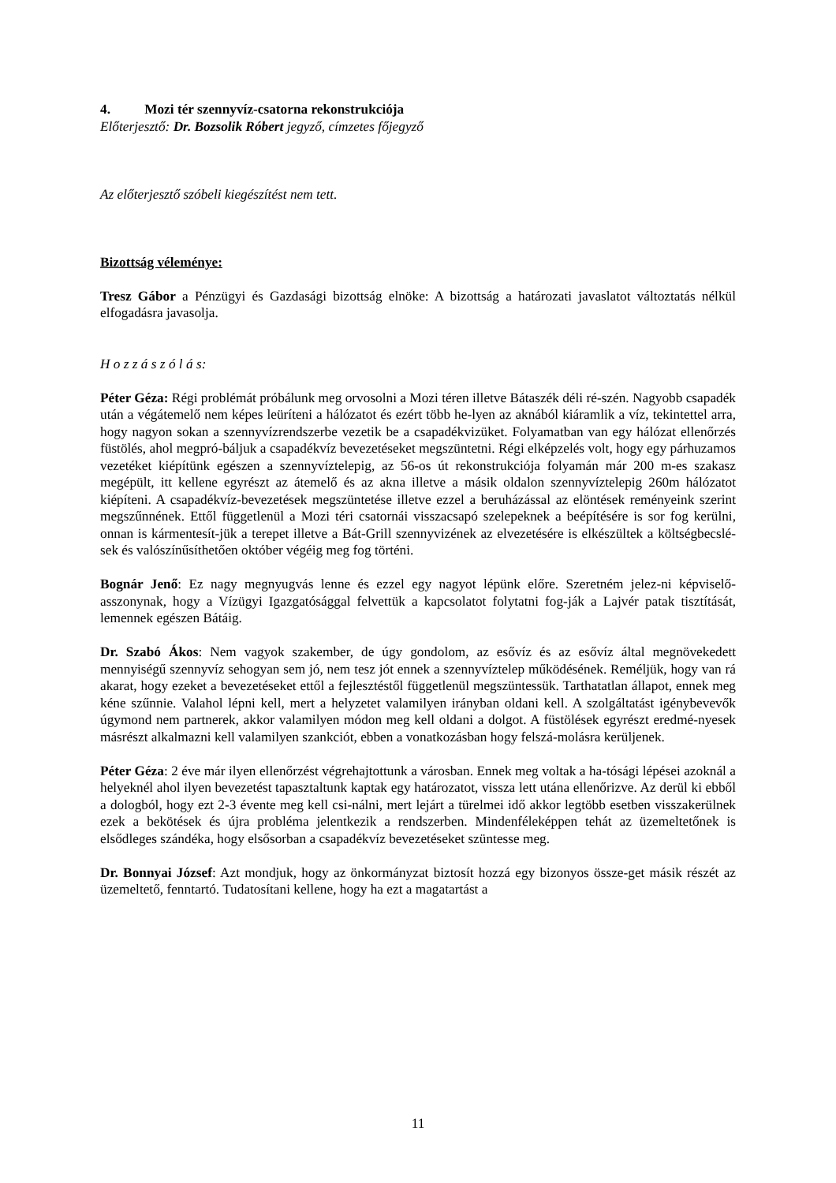4. Mozi tér szennyvíz-csatorna rekonstrukciója
Előterjesztő: Dr. Bozsolik Róbert jegyző, címzetes főjegyző
Az előterjesztő szóbeli kiegészítést nem tett.
Bizottság véleménye:
Tresz Gábor a Pénzügyi és Gazdasági bizottság elnöke: A bizottság a határozati javaslatot változtatás nélkül elfogadásra javasolja.
H o z z á s z ó l á s:
Péter Géza: Régi problémát próbálunk meg orvosolni a Mozi téren illetve Bátaszék déli ré-szén. Nagyobb csapadék után a végátemelő nem képes leüríteni a hálózatot és ezért több he-lyen az aknából kiáramlik a víz, tekintettel arra, hogy nagyon sokan a szennyvízrendszerbe vezetik be a csapadékvizüket. Folyamatban van egy hálózat ellenőrzés füstölés, ahol megpró-báljuk a csapadékvíz bevezetéseket megszüntetni. Régi elképzelés volt, hogy egy párhuzamos vezetéket kiépítünk egészen a szennyvíztelepig, az 56-os út rekonstrukciója folyamán már 200 m-es szakasz megépült, itt kellene egyrészt az átemelő és az akna illetve a másik oldalon szennyvíztelepig 260m hálózatot kiépíteni. A csapadékvíz-bevezetések megszüntetése illetve ezzel a beruházással az elöntések reményeink szerint megszűnnének. Ettől függetlenül a Mozi téri csatornái visszacsapó szelepeknek a beépítésére is sor fog kerülni, onnan is kármentesít-jük a terepet illetve a Bát-Grill szennyvizének az elvezetésére is elkészültek a költségbecslé-sek és valószínűsíthetően október végéig meg fog történi.
Bognár Jenő: Ez nagy megnyugvás lenne és ezzel egy nagyot lépünk előre. Szeretném jelez-ni képviselő-asszonynak, hogy a Vízügyi Igazgatósággal felvettük a kapcsolatot folytatni fog-ják a Lajvér patak tisztítását, lemennek egészen Bátáig.
Dr. Szabó Ákos: Nem vagyok szakember, de úgy gondolom, az esővíz és az esővíz által megnövekedett mennyiségű szennyvíz sehogyan sem jó, nem tesz jót ennek a szennyvíztelep működésének. Reméljük, hogy van rá akarat, hogy ezeket a bevezetéseket ettől a fejlesztéstől függetlenül megszüntessük. Tarthatatlan állapot, ennek meg kéne szűnnie. Valahol lépni kell, mert a helyzetet valamilyen irányban oldani kell. A szolgáltatást igénybevevők úgymond nem partnerek, akkor valamilyen módon meg kell oldani a dolgot. A füstölések egyrészt eredmé-nyesek másrészt alkalmazni kell valamilyen szankciót, ebben a vonatkozásban hogy felszá-molásra kerüljenek.
Péter Géza: 2 éve már ilyen ellenőrzést végrehajtottunk a városban. Ennek meg voltak a ha-tósági lépései azoknál a helyeknél ahol ilyen bevezetést tapasztaltunk kaptak egy határozatot, vissza lett utána ellenőrizve. Az derül ki ebből a dologból, hogy ezt 2-3 évente meg kell csi-nálni, mert lejárt a türelmei idő akkor legtöbb esetben visszakerülnek ezek a bekötések és újra probléma jelentkezik a rendszerben. Mindenféleképpen tehát az üzemeltetőnek is elsődleges szándéka, hogy elsősorban a csapadékvíz bevezetéseket szüntesse meg.
Dr. Bonnyai József: Azt mondjuk, hogy az önkormányzat biztosít hozzá egy bizonyos össze-get másik részét az üzemeltető, fenntartó. Tudatosítani kellene, hogy ha ezt a magatartást a
11